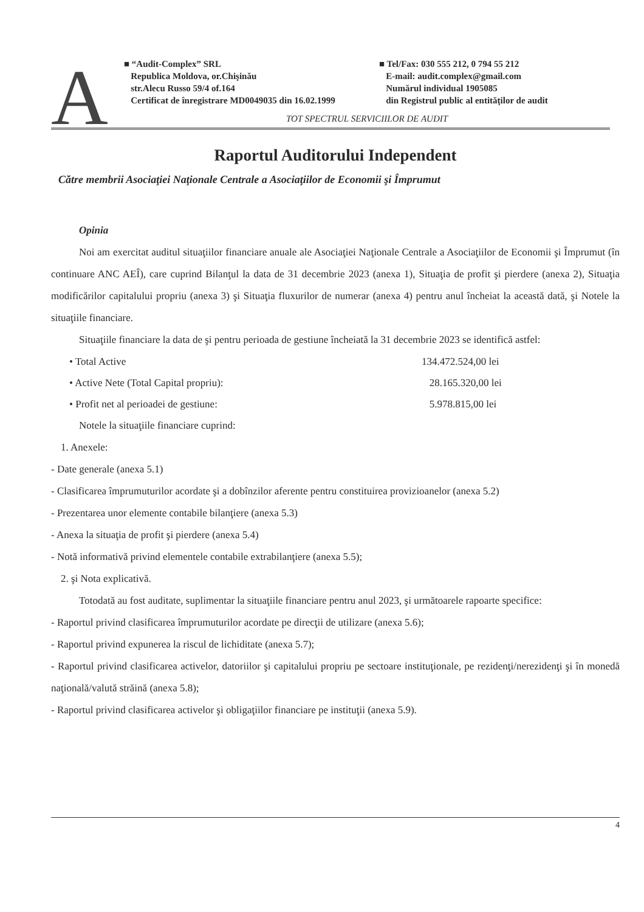A
■ “Audit-Complex” SRL
Republica Moldova, or.Chişinău
str.Alecu Russo 59/4 of.164
Certificat de înregistrare MD0049035 din 16.02.1999
■ Tel/Fax: 030 555 212, 0 794 55 212
E-mail: audit.complex@gmail.com
Numărul individual 1905085
din Registrul public al entităţilor de audit
TOT SPECTRUL SERVICIILOR DE AUDIT
Raportul Auditorului Independent
Către membrii Asociaţiei Naţionale Centrale a Asociaţiilor de Economii şi Împrumut
Opinia
Noi am exercitat auditul situaţiilor financiare anuale ale Asociaţiei Naţionale Centrale a Asociaţiilor de Economii şi Împrumut (în continuare ANC AEÎ), care cuprind Bilanţul la data de 31 decembrie 2023 (anexa 1), Situaţia de profit şi pierdere (anexa 2), Situaţia modificărilor capitalului propriu (anexa 3) şi Situaţia fluxurilor de numerar (anexa 4) pentru anul încheiat la această dată, şi Notele la situaţiile financiare.
Situaţiile financiare la data de şi pentru perioada de gestiune încheiată la 31 decembrie 2023 se identifică astfel:
• Total Active 134.472.524,00 lei
• Active Nete (Total Capital propriu): 28.165.320,00 lei
• Profit net al perioadei de gestiune: 5.978.815,00 lei
Notele la situaţiile financiare cuprind:
1. Anexele:
- Date generale (anexa 5.1)
- Clasificarea împrumuturilor acordate şi a dobînzilor aferente pentru constituirea provizioanelor (anexa 5.2)
- Prezentarea unor elemente contabile bilanţiere (anexa 5.3)
- Anexa la situaţia de profit şi pierdere (anexa 5.4)
- Notă informativă privind elementele contabile extrabilanţiere (anexa 5.5);
2. şi Nota explicativă.
Totodată au fost auditate, suplimentar la situaţiile financiare pentru anul 2023, şi următoarele rapoarte specifice:
- Raportul privind clasificarea împrumuturilor acordate pe direcţii de utilizare (anexa 5.6);
- Raportul privind expunerea la riscul de lichiditate (anexa 5.7);
- Raportul privind clasificarea activelor, datoriilor şi capitalului propriu pe sectoare instituţionale, pe rezidenţi/nerezidenţi şi în monedă naţională/valută străină (anexa 5.8);
- Raportul privind clasificarea activelor şi obligaţiilor financiare pe instituţii (anexa 5.9).
4